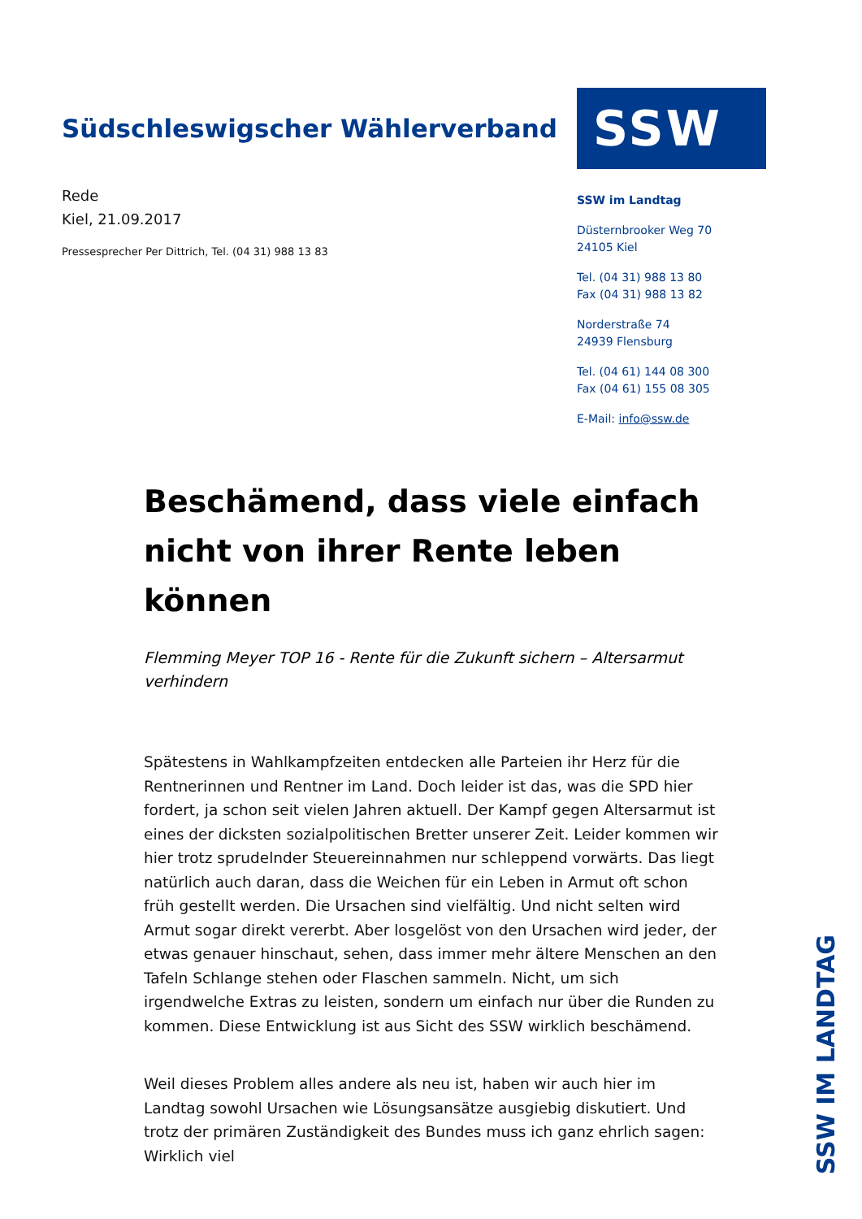Südschleswigscher Wählerverband
Rede
Kiel, 21.09.2017
Pressesprecher Per Dittrich, Tel. (04 31) 988 13 83
SSW
SSW im Landtag
Düsternbrooker Weg 70
24105 Kiel
Tel. (04 31) 988 13 80
Fax (04 31) 988 13 82
Norderstraße 74
24939 Flensburg
Tel. (04 61) 144 08 300
Fax (04 61) 155 08 305
E-Mail: info@ssw.de
Beschämend, dass viele einfach nicht von ihrer Rente leben können
Flemming Meyer TOP 16 - Rente für die Zukunft sichern – Altersarmut verhindern
Spätestens in Wahlkampfzeiten entdecken alle Parteien ihr Herz für die Rentnerinnen und Rentner im Land. Doch leider ist das, was die SPD hier fordert, ja schon seit vielen Jahren aktuell. Der Kampf gegen Altersarmut ist eines der dicksten sozialpolitischen Bretter unserer Zeit. Leider kommen wir hier trotz sprudelnder Steuereinnahmen nur schleppend vorwärts. Das liegt natürlich auch daran, dass die Weichen für ein Leben in Armut oft schon früh gestellt werden. Die Ursachen sind vielfältig. Und nicht selten wird Armut sogar direkt vererbt. Aber losgelöst von den Ursachen wird jeder, der etwas genauer hinschaut, sehen, dass immer mehr ältere Menschen an den Tafeln Schlange stehen oder Flaschen sammeln. Nicht, um sich irgendwelche Extras zu leisten, sondern um einfach nur über die Runden zu kommen. Diese Entwicklung ist aus Sicht des SSW wirklich beschämend.
Weil dieses Problem alles andere als neu ist, haben wir auch hier im Landtag sowohl Ursachen wie Lösungsansätze ausgiebig diskutiert. Und trotz der primären Zuständigkeit des Bundes muss ich ganz ehrlich sagen: Wirklich viel
SSW IM LANDTAG